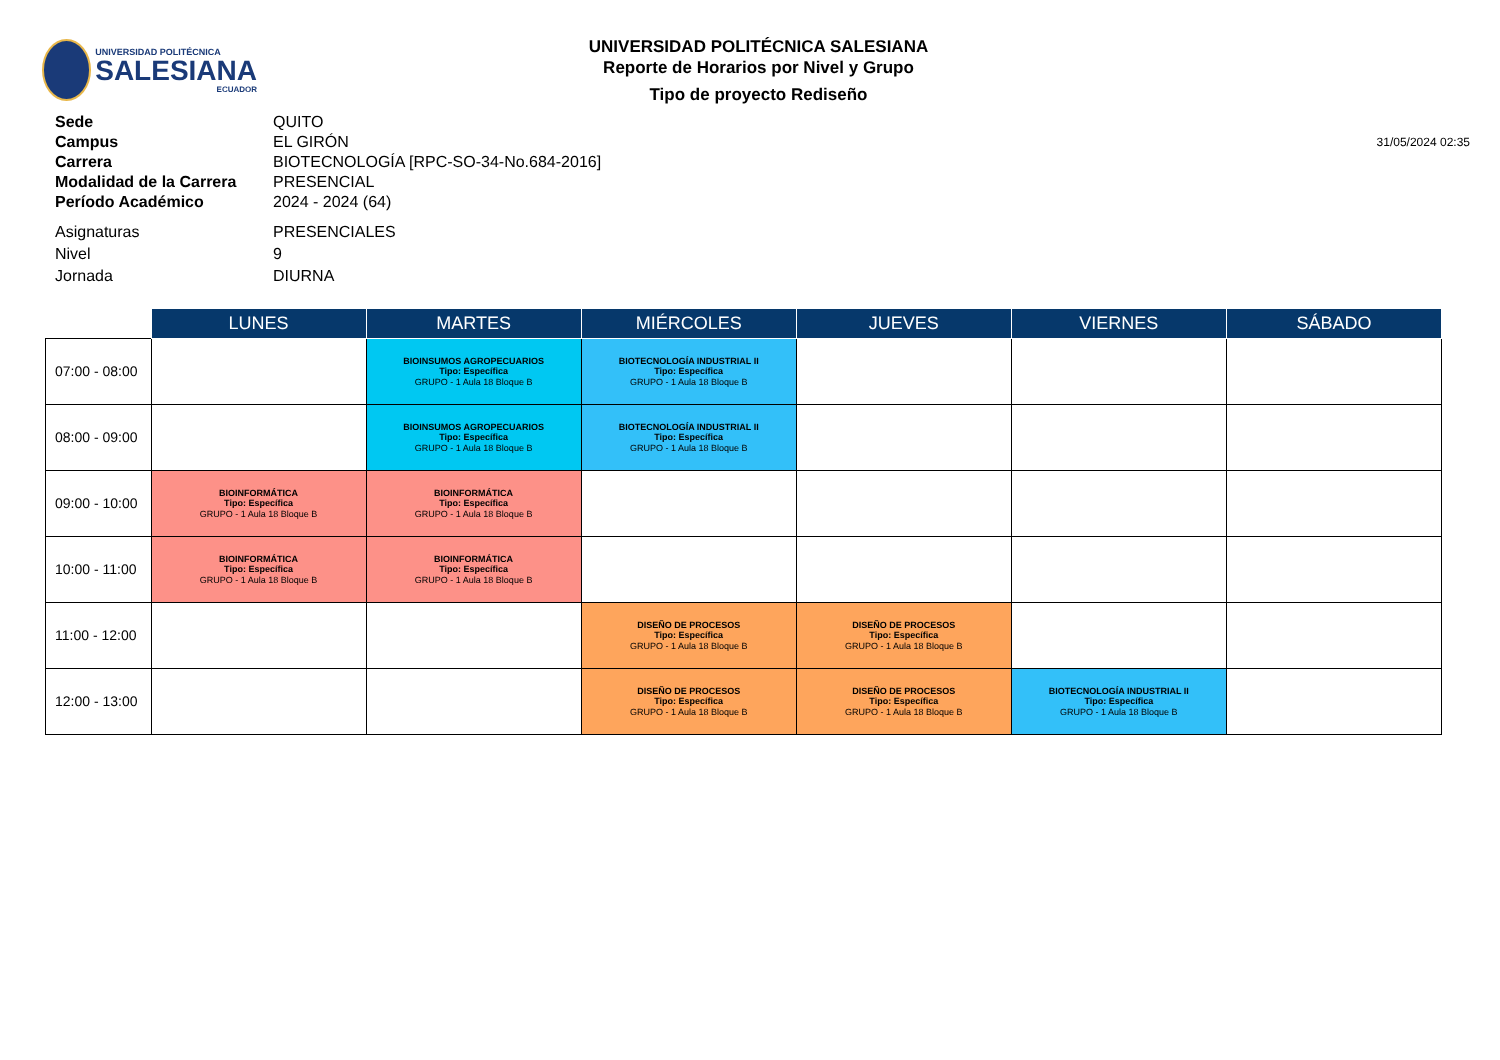UNIVERSIDAD POLITÉCNICA
SALESIANA
ECUADOR
UNIVERSIDAD POLITÉCNICA SALESIANA
Reporte de Horarios por Nivel y Grupo
Tipo de proyecto Rediseño
Sede
QUITO
Campus
EL GIRÓN
31/05/2024 02:35
Carrera
BIOTECNOLOGÍA [RPC-SO-34-No.684-2016]
Modalidad de la Carrera
PRESENCIAL
Período Académico
2024 - 2024 (64)
Asignaturas
PRESENCIALES
Nivel
9
Jornada
DIURNA
| | LUNES | MARTES | MIÉRCOLES | JUEVES | VIERNES | SÁBADO |
| --- | --- | --- | --- | --- | --- | --- |
| 07:00 - 08:00 | | BIOINSUMOS AGROPECUARIOS Tipo: Específica GRUPO - 1 Aula 18 Bloque B | BIOTECNOLOGÍA INDUSTRIAL II Tipo: Específica GRUPO - 1 Aula 18 Bloque B | | | |
| 08:00 - 09:00 | | BIOINSUMOS AGROPECUARIOS Tipo: Específica GRUPO - 1 Aula 18 Bloque B | BIOTECNOLOGÍA INDUSTRIAL II Tipo: Específica GRUPO - 1 Aula 18 Bloque B | | | |
| 09:00 - 10:00 | BIOINFORMÁTICA Tipo: Específica GRUPO - 1 Aula 18 Bloque B | BIOINFORMÁTICA Tipo: Específica GRUPO - 1 Aula 18 Bloque B | | | | |
| 10:00 - 11:00 | BIOINFORMÁTICA Tipo: Específica GRUPO - 1 Aula 18 Bloque B | BIOINFORMÁTICA Tipo: Específica GRUPO - 1 Aula 18 Bloque B | | | | |
| 11:00 - 12:00 | | | DISEÑO DE PROCESOS Tipo: Específica GRUPO - 1 Aula 18 Bloque B | DISEÑO DE PROCESOS Tipo: Específica GRUPO - 1 Aula 18 Bloque B | | |
| 12:00 - 13:00 | | | DISEÑO DE PROCESOS Tipo: Específica GRUPO - 1 Aula 18 Bloque B | DISEÑO DE PROCESOS Tipo: Específica GRUPO - 1 Aula 18 Bloque B | BIOTECNOLOGÍA INDUSTRIAL II Tipo: Específica GRUPO - 1 Aula 18 Bloque B | |